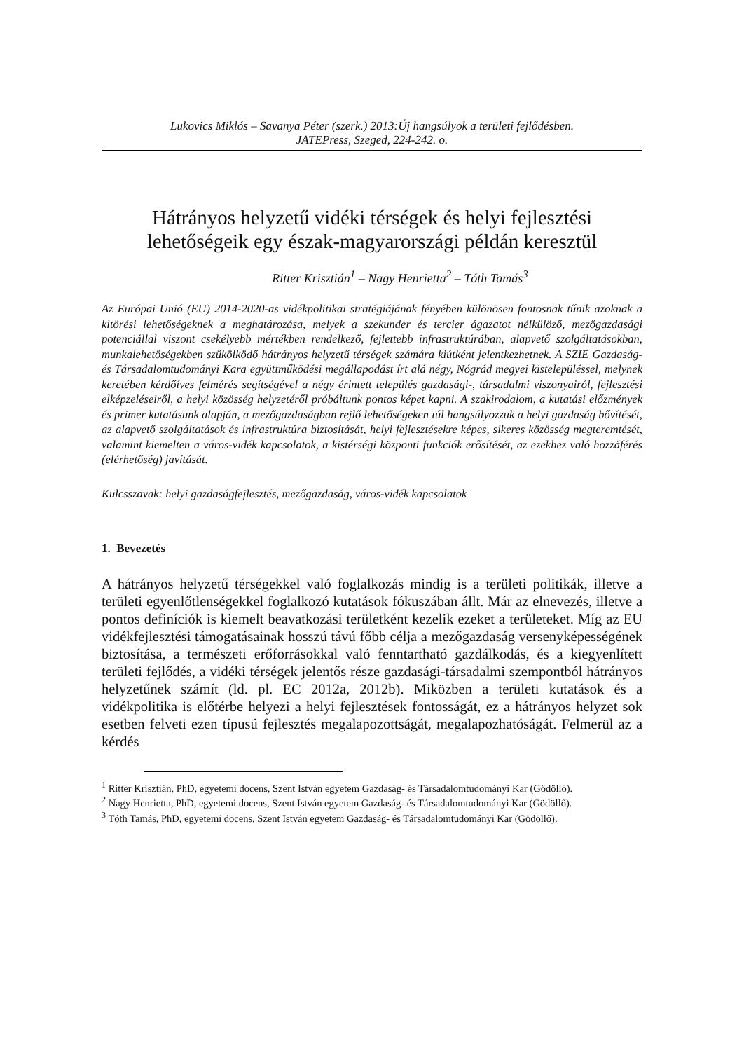Lukovics Miklós – Savanya Péter (szerk.) 2013:Új hangsúlyok a területi fejlődésben.
JATEPress, Szeged, 224-242. o.
Hátrányos helyzetű vidéki térségek és helyi fejlesztési lehetőségeik egy észak-magyarországi példán keresztül
Ritter Krisztián<sup>1</sup> – Nagy Henrietta<sup>2</sup> – Tóth Tamás<sup>3</sup>
Az Európai Unió (EU) 2014-2020-as vidékpolitikai stratégiájának fényében különösen fontosnak tűnik azoknak a kitörési lehetőségeknek a meghatározása, melyek a szekunder és tercier ágazatot nélkülöző, mezőgazdasági potenciállal viszont csekélyebb mértékben rendelkező, fejlettebb infrastruktúrában, alapvető szolgáltatásokban, munkalehetőségekben szűkölködő hátrányos helyzetű térségek számára kiútként jelentkezhetnek. A SZIE Gazdaság- és Társadalomtudományi Kara együttműködési megállapodást írt alá négy, Nógrád megyei kistelepüléssel, melynek keretében kérdőíves felmérés segítségével a négy érintett település gazdasági-, társadalmi viszonyairól, fejlesztési elképzeléseiről, a helyi közösség helyzetéről próbáltunk pontos képet kapni. A szakirodalom, a kutatási előzmények és primer kutatásunk alapján, a mezőgazdaságban rejlő lehetőségeken túl hangsúlyozzuk a helyi gazdaság bővítését, az alapvető szolgáltatások és infrastruktúra biztosítását, helyi fejlesztésekre képes, sikeres közösség megteremtését, valamint kiemelten a város-vidék kapcsolatok, a kistérségi központi funkciók erősítését, az ezekhez való hozzáférés (elérhetőség) javítását.
Kulcsszavak: helyi gazdaságfejlesztés, mezőgazdaság, város-vidék kapcsolatok
1. Bevezetés
A hátrányos helyzetű térségekkel való foglalkozás mindig is a területi politikák, illetve a területi egyenlőtlenségekkel foglalkozó kutatások fókuszában állt. Már az elnevezés, illetve a pontos definíciók is kiemelt beavatkozási területként kezelik ezeket a területeket. Míg az EU vidékfejlesztési támogatásainak hosszú távú főbb célja a mezőgazdaság versenyképességének biztosítása, a természeti erőforrásokkal való fenntartható gazdálkodás, és a kiegyenlített területi fejlődés, a vidéki térségek jelentős része gazdasági-társadalmi szempontból hátrányos helyzetűnek számít (ld. pl. EC 2012a, 2012b). Miközben a területi kutatások és a vidékpolitika is előtérbe helyezi a helyi fejlesztések fontosságát, ez a hátrányos helyzet sok esetben felveti ezen típusú fejlesztés megalapozottságát, megalapozhatóságát. Felmerül az a kérdés
<sup>1</sup> Ritter Krisztián, PhD, egyetemi docens, Szent István egyetem Gazdaság- és Társadalomtudományi Kar (Gödöllő).
<sup>2</sup> Nagy Henrietta, PhD, egyetemi docens, Szent István egyetem Gazdaság- és Társadalomtudományi Kar (Gödöllő).
<sup>3</sup> Tóth Tamás, PhD, egyetemi docens, Szent István egyetem Gazdaság- és Társadalomtudományi Kar (Gödöllő).